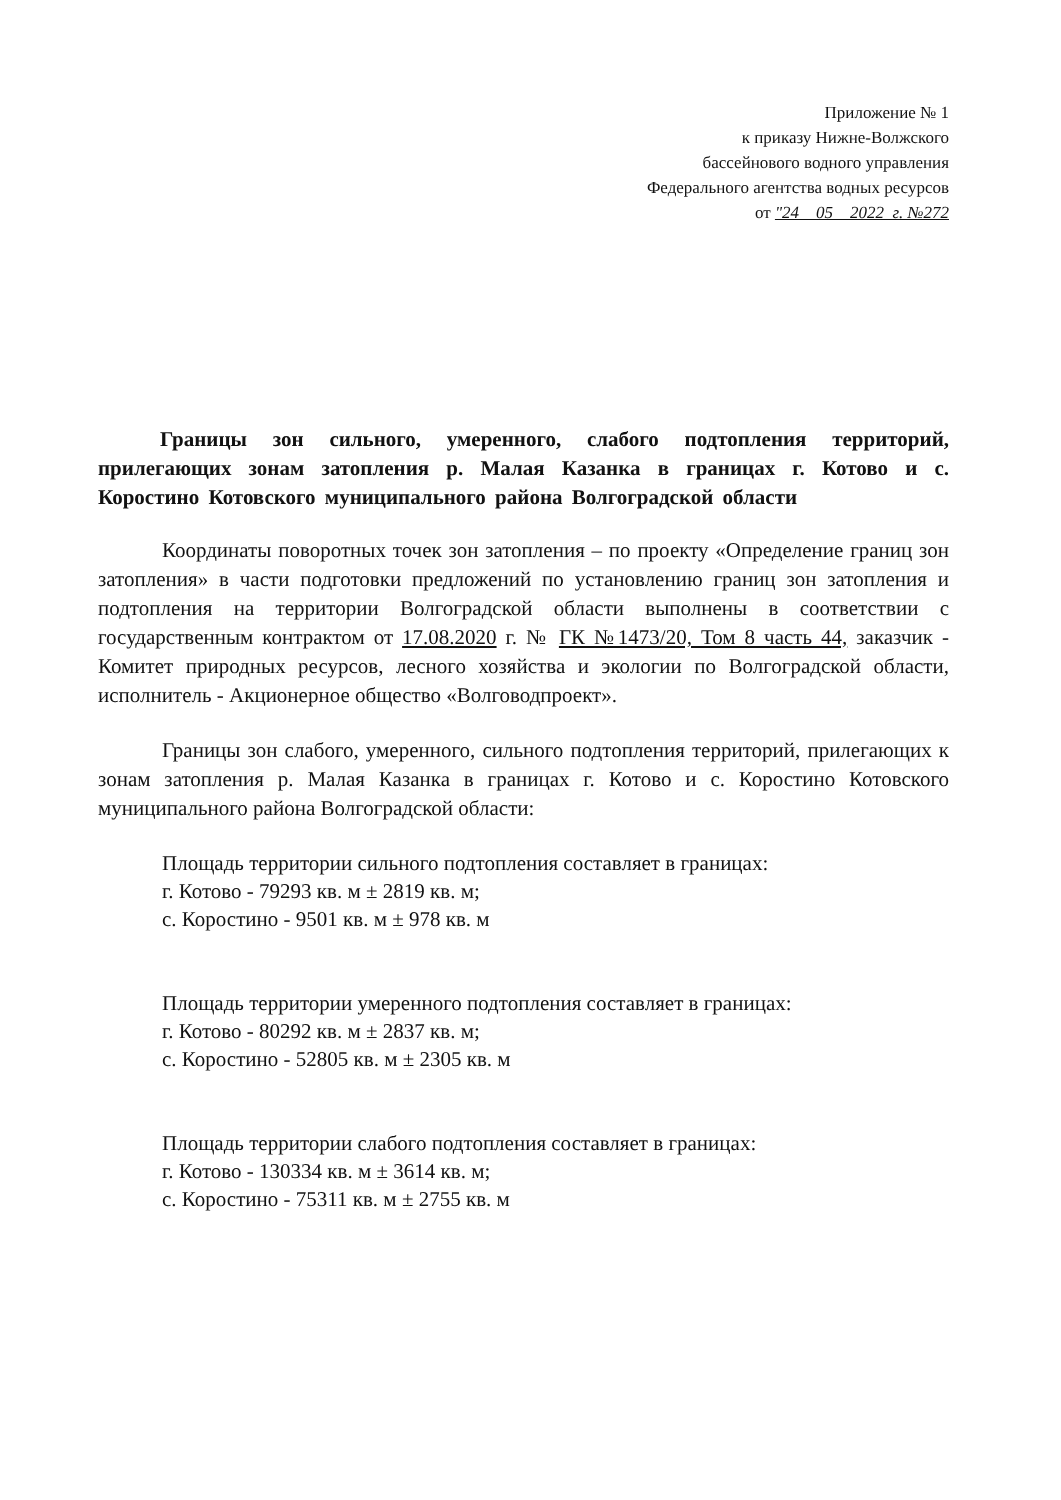Приложение № 1
к приказу Нижне-Волжского
бассейнового водного управления
Федерального агентства водных ресурсов
от "24 05 2022 г. №272
Границы зон сильного, умеренного, слабого подтопления территорий, прилегающих зонам затопления р. Малая Казанка в границах г. Котово и с. Коростино Котовского муниципального района Волгоградской области
Координаты поворотных точек зон затопления – по проекту «Определение границ зон затопления» в части подготовки предложений по установлению границ зон затопления и подтопления на территории Волгоградской области выполнены в соответствии с государственным контрактом от 17.08.2020 г. № ГК №1473/20, Том 8 часть 44, заказчик - Комитет природных ресурсов, лесного хозяйства и экологии по Волгоградской области, исполнитель - Акционерное общество «Волговодпроект».
Границы зон слабого, умеренного, сильного подтопления территорий, прилегающих к зонам затопления р. Малая Казанка в границах г. Котово и с. Коростино Котовского муниципального района Волгоградской области:
Площадь территории сильного подтопления составляет в границах:
г. Котово - 79293 кв. м ± 2819 кв. м;
с. Коростино - 9501 кв. м ± 978 кв. м
Площадь территории умеренного подтопления составляет в границах:
г. Котово - 80292 кв. м ± 2837 кв. м;
с. Коростино - 52805 кв. м ± 2305 кв. м
Площадь территории слабого подтопления составляет в границах:
г. Котово - 130334 кв. м ± 3614 кв. м;
с. Коростино - 75311 кв. м ± 2755 кв. м